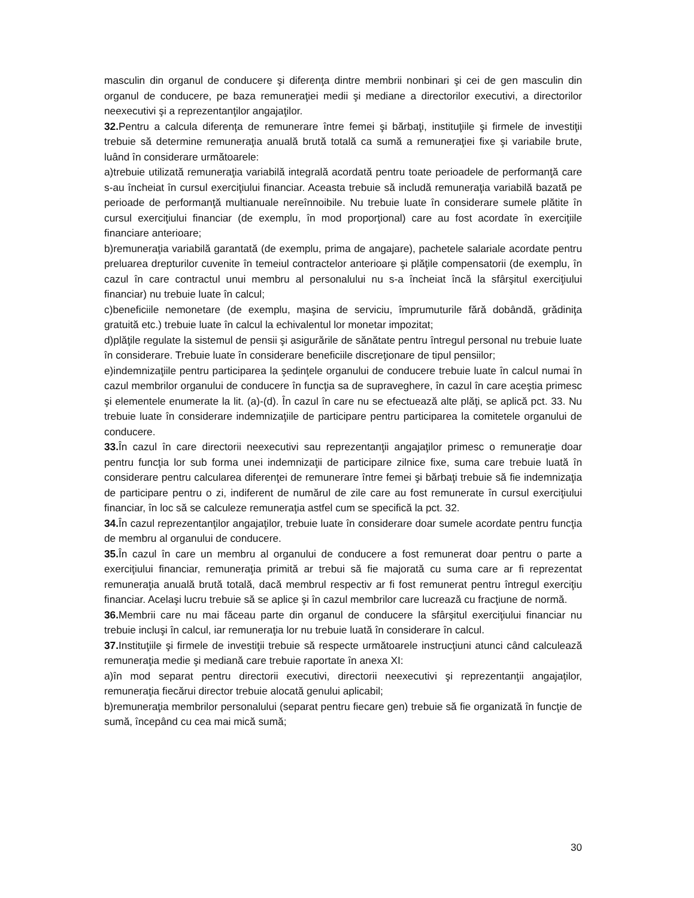masculin din organul de conducere şi diferenţa dintre membrii nonbinari şi cei de gen masculin din organul de conducere, pe baza remuneraţiei medii şi mediane a directorilor executivi, a directorilor neexecutivi şi a reprezentanţilor angajaţilor.
32. Pentru a calcula diferenţa de remunerare între femei şi bărbaţi, instituţiile şi firmele de investiţii trebuie să determine remuneraţia anuală brută totală ca sumă a remuneraţiei fixe şi variabile brute, luând în considerare următoarele:
a)trebuie utilizată remuneraţia variabilă integrală acordată pentru toate perioadele de performanţă care s-au încheiat în cursul exerciţiului financiar. Aceasta trebuie să includă remuneraţia variabilă bazată pe perioade de performanţă multianuale nereînnoibile. Nu trebuie luate în considerare sumele plătite în cursul exerciţiului financiar (de exemplu, în mod proporţional) care au fost acordate în exerciţiile financiare anterioare;
b)remuneraţia variabilă garantată (de exemplu, prima de angajare), pachetele salariale acordate pentru preluarea drepturilor cuvenite în temeiul contractelor anterioare şi plăţile compensatorii (de exemplu, în cazul în care contractul unui membru al personalului nu s-a încheiat încă la sfârşitul exerciţiului financiar) nu trebuie luate în calcul;
c)beneficiile nemonetare (de exemplu, maşina de serviciu, împrumuturile fără dobândă, grădiniţa gratuită etc.) trebuie luate în calcul la echivalentul lor monetar impozitat;
d)plăţile regulate la sistemul de pensii şi asigurările de sănătate pentru întregul personal nu trebuie luate în considerare. Trebuie luate în considerare beneficiile discreţionare de tipul pensiilor;
e)indemnizaţiile pentru participarea la şedinţele organului de conducere trebuie luate în calcul numai în cazul membrilor organului de conducere în funcţia sa de supraveghere, în cazul în care aceştia primesc şi elementele enumerate la lit. (a)-(d). În cazul în care nu se efectuează alte plăţi, se aplică pct. 33. Nu trebuie luate în considerare indemnizaţiile de participare pentru participarea la comitetele organului de conducere.
33. În cazul în care directorii neexecutivi sau reprezentanţii angajaţilor primesc o remuneraţie doar pentru funcţia lor sub forma unei indemnizaţii de participare zilnice fixe, suma care trebuie luată în considerare pentru calcularea diferenţei de remunerare între femei şi bărbaţi trebuie să fie indemnizaţia de participare pentru o zi, indiferent de numărul de zile care au fost remunerate în cursul exerciţiului financiar, în loc să se calculeze remuneraţia astfel cum se specifică la pct. 32.
34. În cazul reprezentanţilor angajaţilor, trebuie luate în considerare doar sumele acordate pentru funcţia de membru al organului de conducere.
35. În cazul în care un membru al organului de conducere a fost remunerat doar pentru o parte a exerciţiului financiar, remuneraţia primită ar trebui să fie majorată cu suma care ar fi reprezentat remuneraţia anuală brută totală, dacă membrul respectiv ar fi fost remunerat pentru întregul exerciţiu financiar. Acelaşi lucru trebuie să se aplice şi în cazul membrilor care lucrează cu fracţiune de normă.
36. Membrii care nu mai făceau parte din organul de conducere la sfârşitul exerciţiului financiar nu trebuie incluşi în calcul, iar remuneraţia lor nu trebuie luată în considerare în calcul.
37. Instituţiile şi firmele de investiţii trebuie să respecte următoarele instrucţiuni atunci când calculează remuneraţia medie şi mediană care trebuie raportate în anexa XI:
a)în mod separat pentru directorii executivi, directorii neexecutivi şi reprezentanţii angajaţilor, remuneraţia fiecărui director trebuie alocată genului aplicabil;
b)remuneraţia membrilor personalului (separat pentru fiecare gen) trebuie să fie organizată în funcţie de sumă, începând cu cea mai mică sumă;
30